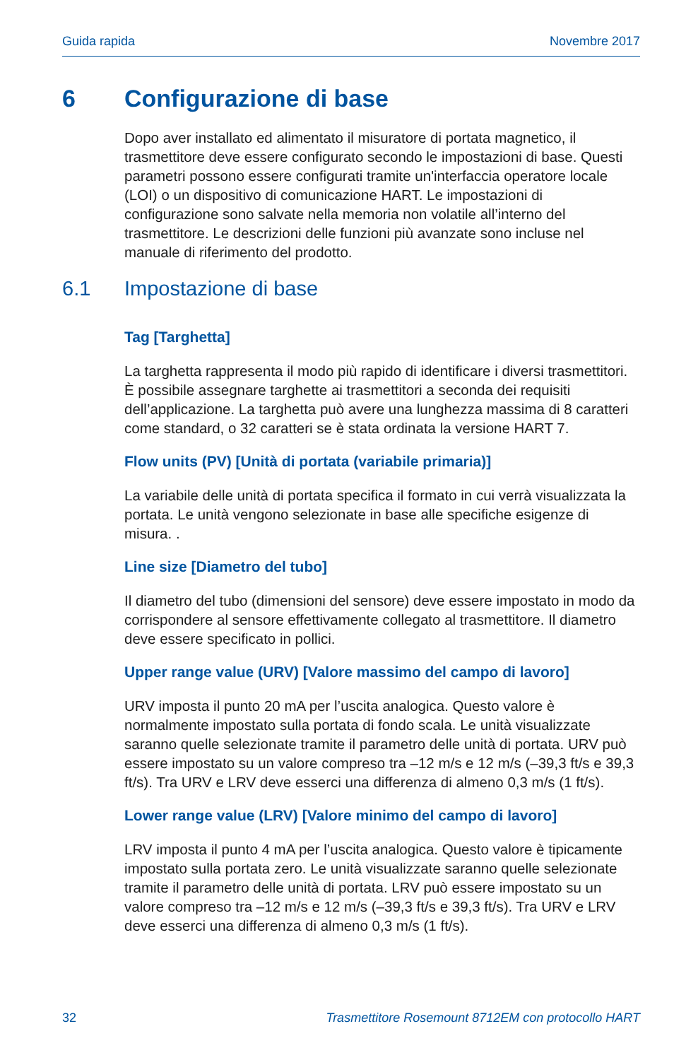Guida rapida Novembre 2017
6 Configurazione di base
Dopo aver installato ed alimentato il misuratore di portata magnetico, il trasmettitore deve essere configurato secondo le impostazioni di base. Questi parametri possono essere configurati tramite un'interfaccia operatore locale (LOI) o un dispositivo di comunicazione HART. Le impostazioni di configurazione sono salvate nella memoria non volatile all’interno del trasmettitore. Le descrizioni delle funzioni più avanzate sono incluse nel manuale di riferimento del prodotto.
6.1 Impostazione di base
Tag [Targhetta]
La targhetta rappresenta il modo più rapido di identificare i diversi trasmettitori. È possibile assegnare targhette ai trasmettitori a seconda dei requisiti dell’applicazione. La targhetta può avere una lunghezza massima di 8 caratteri come standard, o 32 caratteri se è stata ordinata la versione HART 7.
Flow units (PV) [Unità di portata (variabile primaria)]
La variabile delle unità di portata specifica il formato in cui verrà visualizzata la portata. Le unità vengono selezionate in base alle specifiche esigenze di misura. .
Line size [Diametro del tubo]
Il diametro del tubo (dimensioni del sensore) deve essere impostato in modo da corrispondere al sensore effettivamente collegato al trasmettitore. Il diametro deve essere specificato in pollici.
Upper range value (URV) [Valore massimo del campo di lavoro]
URV imposta il punto 20 mA per l’uscita analogica. Questo valore è normalmente impostato sulla portata di fondo scala. Le unità visualizzate saranno quelle selezionate tramite il parametro delle unità di portata. URV può essere impostato su un valore compreso tra –12 m/s e 12 m/s (–39,3 ft/s e 39,3 ft/s). Tra URV e LRV deve esserci una differenza di almeno 0,3 m/s (1 ft/s).
Lower range value (LRV) [Valore minimo del campo di lavoro]
LRV imposta il punto 4 mA per l’uscita analogica. Questo valore è tipicamente impostato sulla portata zero. Le unità visualizzate saranno quelle selezionate tramite il parametro delle unità di portata. LRV può essere impostato su un valore compreso tra –12 m/s e 12 m/s (–39,3 ft/s e 39,3 ft/s). Tra URV e LRV deve esserci una differenza di almeno 0,3 m/s (1 ft/s).
32 Trasmettitore Rosemount 8712EM con protocollo HART